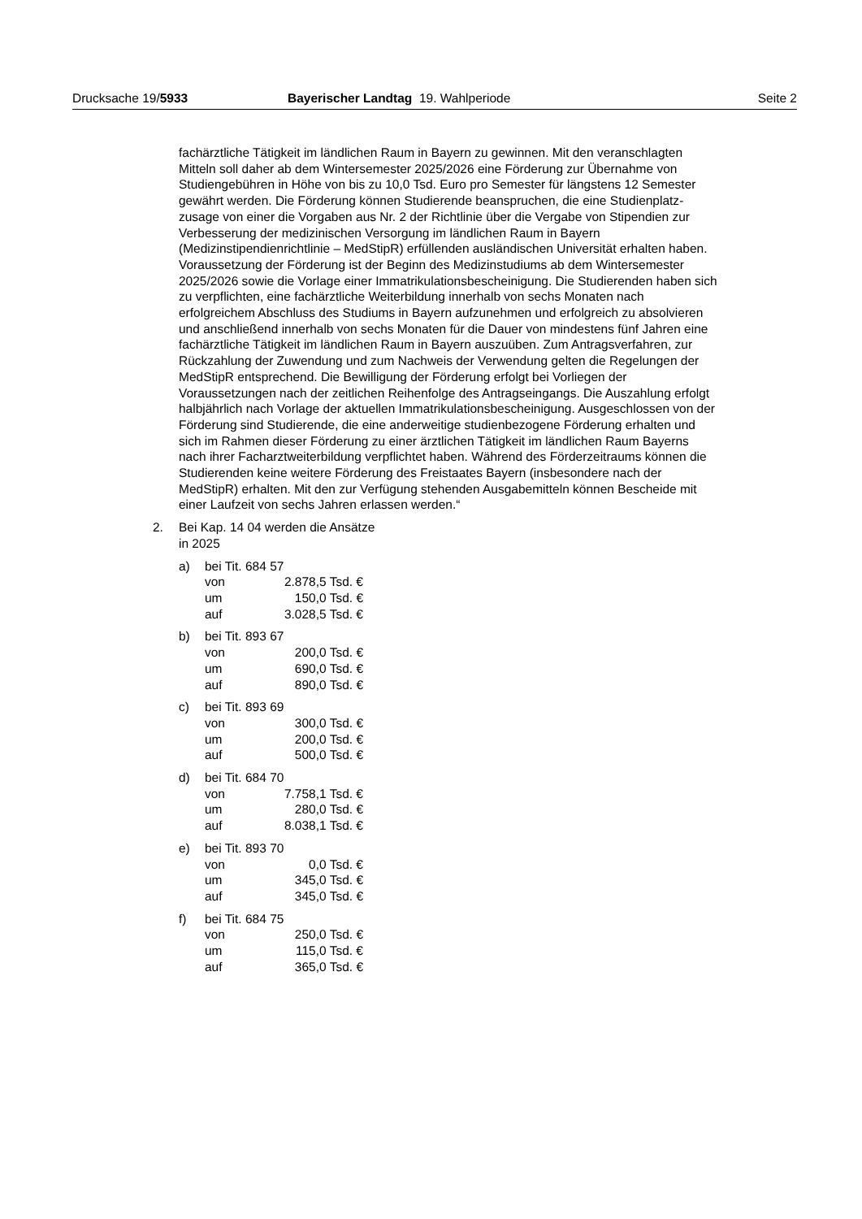Drucksache 19/5933 Bayerischer Landtag 19. Wahlperiode Seite 2
fachärztliche Tätigkeit im ländlichen Raum in Bayern zu gewinnen. Mit den veranschlagten Mitteln soll daher ab dem Wintersemester 2025/2026 eine Förderung zur Übernahme von Studiengebühren in Höhe von bis zu 10,0 Tsd. Euro pro Semester für längstens 12 Semester gewährt werden. Die Förderung können Studierende beanspruchen, die eine Studienplatz­zusage von einer die Vorgaben aus Nr. 2 der Richtlinie über die Vergabe von Stipendien zur Verbesserung der medizinischen Versorgung im ländli­chen Raum in Bayern (Medizinstipendienrichtlinie – MedStipR) erfüllenden ausländischen Universität erhalten haben. Voraussetzung der Förderung ist der Beginn des Medizinstudiums ab dem Wintersemester 2025/2026 sowie die Vorlage einer Immatrikulationsbescheinigung. Die Studierenden haben sich zu verpflichten, eine fachärztliche Weiterbildung innerhalb von sechs Monaten nach erfolgreichem Abschluss des Studiums in Bayern aufzunehmen und erfolgreich zu absolvieren und anschließend innerhalb von sechs Monaten für die Dauer von mindestens fünf Jahren eine fach­ärztliche Tätigkeit im ländlichen Raum in Bayern auszuüben. Zum An­tragsverfahren, zur Rückzahlung der Zuwendung und zum Nachweis der Verwendung gelten die Regelungen der MedStipR entsprechend. Die Be­willigung der Förderung erfolgt bei Vorliegen der Voraussetzungen nach der zeitlichen Reihenfolge des Antragseingangs. Die Auszahlung erfolgt halbjährlich nach Vorlage der aktuellen Immatrikulationsbescheinigung. Ausgeschlossen von der Förderung sind Studierende, die eine anderwei­tige studienbezogene Förderung erhalten und sich im Rahmen dieser För­derung zu einer ärztlichen Tätigkeit im ländlichen Raum Bayerns nach ih­rer Facharztweiterbildung verpflichtet haben. Während des Förderzeit­raums können die Studierenden keine weitere Förderung des Freistaates Bayern (insbesondere nach der MedStipR) erhalten. Mit den zur Verfü­gung stehenden Ausgabemitteln können Bescheide mit einer Laufzeit von sechs Jahren erlassen werden.“
2. Bei Kap. 14 04 werden die Ansätze
in 2025
a) bei Tit. 684 57
| von | 2.878,5 Tsd. € |
| um | 150,0 Tsd. € |
| auf | 3.028,5 Tsd. € |
b) bei Tit. 893 67
| von | 200,0 Tsd. € |
| um | 690,0 Tsd. € |
| auf | 890,0 Tsd. € |
c) bei Tit. 893 69
| von | 300,0 Tsd. € |
| um | 200,0 Tsd. € |
| auf | 500,0 Tsd. € |
d) bei Tit. 684 70
| von | 7.758,1 Tsd. € |
| um | 280,0 Tsd. € |
| auf | 8.038,1 Tsd. € |
e) bei Tit. 893 70
| von | 0,0 Tsd. € |
| um | 345,0 Tsd. € |
| auf | 345,0 Tsd. € |
f) bei Tit. 684 75
| von | 250,0 Tsd. € |
| um | 115,0 Tsd. € |
| auf | 365,0 Tsd. € |